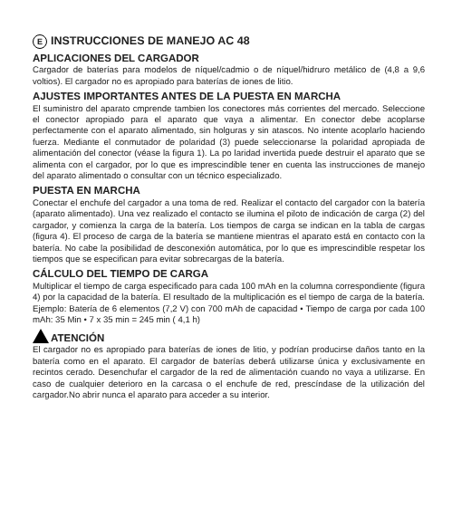E INSTRUCCIONES DE MANEJO AC 48
APLICACIONES DEL CARGADOR
Cargador de baterías para modelos de níquel/cadmio o de níquel/hidruro metálico de (4,8 a 9,6 voltios). El cargador no es apropiado para baterías de iones de litio.
AJUSTES IMPORTANTES ANTES DE LA PUESTA EN MARCHA
El suministro del aparato cmprende tambien los conectores más corrientes del mercado. Seleccione el conector apropiado para el aparato que vaya a alimentar. En conector debe acoplarse perfectamente con el aparato alimentado, sin holguras y sin atascos. No intente acoplarlo haciendo fuerza. Mediante el conmutador de polaridad (3) puede seleccionarse la polaridad apropiada de alimentación del conector (véase la figura 1). La po laridad invertida puede destruir el aparato que se alimenta con el cargador, por lo que es imprescindible tener en cuenta las instrucciones de manejo del aparato alimentado o consultar con un técnico especializado.
PUESTA EN MARCHA
Conectar el enchufe del cargador a una toma de red. Realizar el contacto del cargador con la batería (aparato alimentado). Una vez realizado el contacto se ilumina el piloto de indicación de carga (2) del cargador, y comienza la carga de la batería. Los tiempos de carga se indican en la tabla de cargas (figura 4). El proceso de carga de la batería se mantiene mientras el aparato está en contacto con la batería. No cabe la posibilidad de desconexión automática, por lo que es imprescindible respetar los tiempos que se especifican para evitar sobrecargas de la batería.
CÁLCULO DEL TIEMPO DE CARGA
Multiplicar el tiempo de carga especificado para cada 100 mAh en la columna correspondiente (figura 4) por la capacidad de la batería. El resultado de la multiplicación es el tiempo de carga de la batería. Ejemplo: Batería de 6 elementos (7,2 V) con 700 mAh de capacidad • Tiempo de carga por cada 100 mAh: 35 Min • 7 x 35 min = 245 min ( 4,1 h)
ATENCIÓN
El cargador no es apropiado para baterías de iones de litio, y podrían producirse daños tanto en la batería como en el aparato. El cargador de baterías deberá utilizarse única y exclusivamente en recintos cerado. Desenchufar el cargador de la red de alimentación cuando no vaya a utilizarse. En caso de cualquier deterioro en la carcasa o el enchufe de red, prescíndase de la utilización del cargador.No abrir nunca el aparato para acceder a su interior.